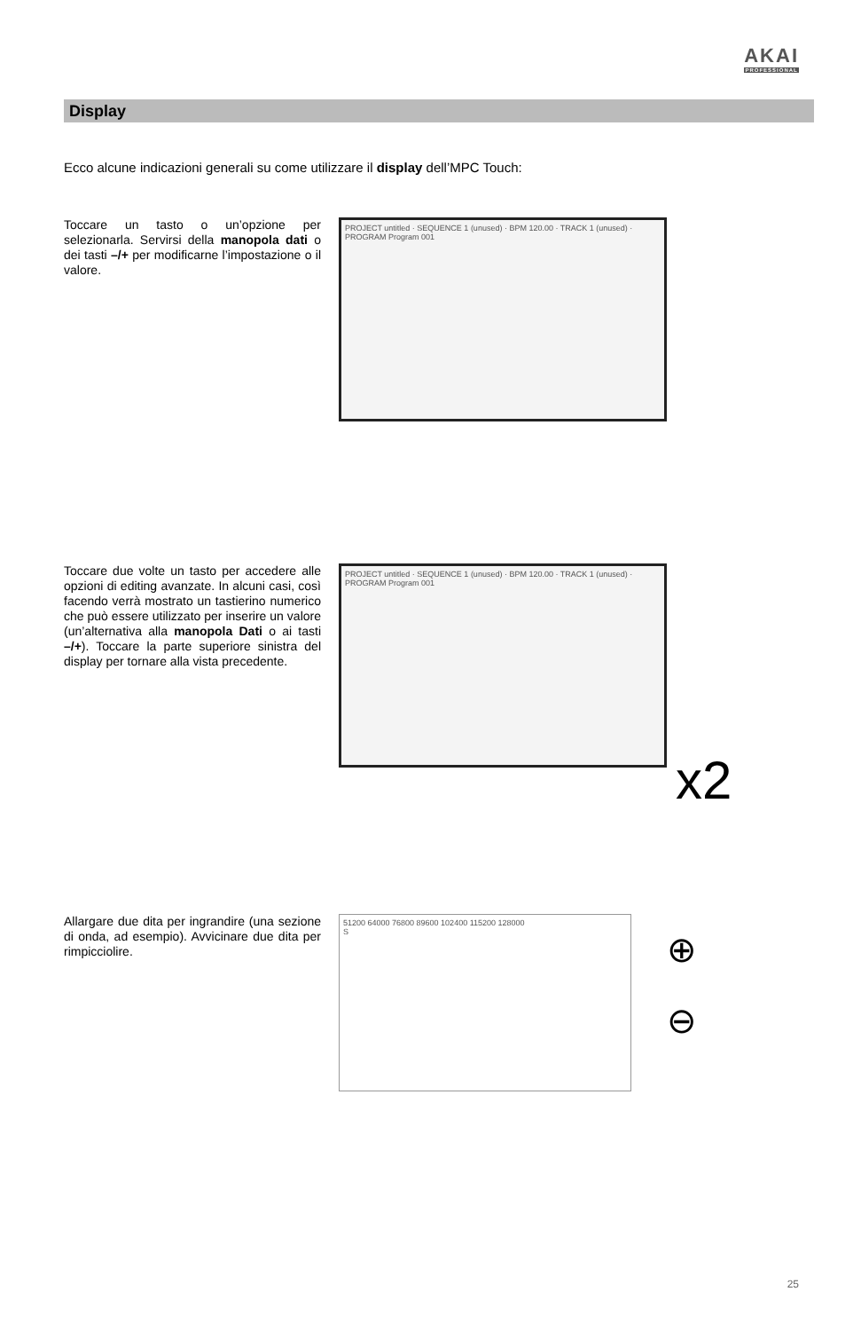AKAI
PROFESSIONAL
Display
Ecco alcune indicazioni generali su come utilizzare il display dell’MPC Touch:
Toccare un tasto o un’opzione per selezionarla. Servirsi della manopola dati o dei tasti –/+ per modificarne l’impostazione o il valore.
PROJECT untitled · SEQUENCE 1 (unused) · BPM 120.00 · TRACK 1 (unused) · PROGRAM Program 001
Toccare due volte un tasto per accedere alle opzioni di editing avanzate. In alcuni casi, così facendo verrà mostrato un tastierino numerico che può essere utilizzato per inserire un valore (un’alternativa alla manopola Dati o ai tasti –/+). Toccare la parte superiore sinistra del display per tornare alla vista precedente.
PROJECT untitled · SEQUENCE 1 (unused) · BPM 120.00 · TRACK 1 (unused) · PROGRAM Program 001
x2
Allargare due dita per ingrandire (una sezione di onda, ad esempio). Avvicinare due dita per rimpicciolire.
51200 64000 76800 89600 102400 115200 128000
S
⊕
⊖
25